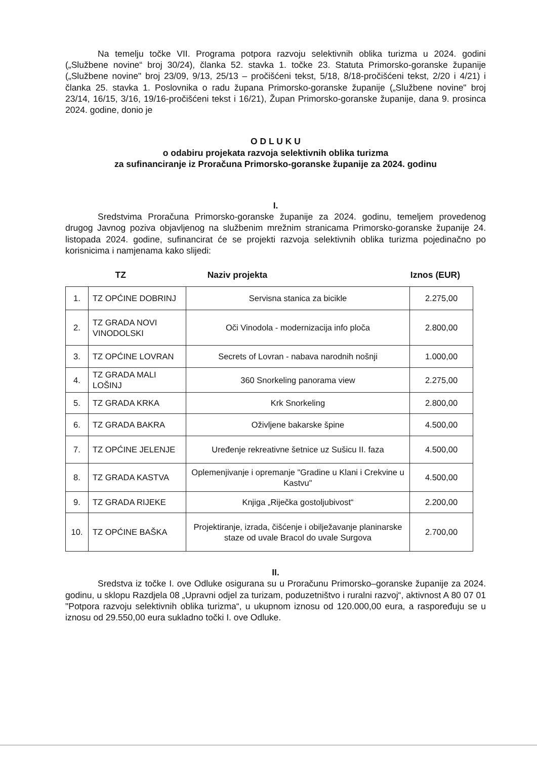Na temelju točke VII. Programa potpora razvoju selektivnih oblika turizma u 2024. godini („Službene novine“ broj 30/24), članka 52. stavka 1. točke 23. Statuta Primorsko-goranske županije („Službene novine" broj 23/09, 9/13, 25/13 – pročišćeni tekst, 5/18, 8/18-pročišćeni tekst, 2/20 i 4/21) i članka 25. stavka 1. Poslovnika o radu župana Primorsko-goranske županije („Službene novine" broj 23/14, 16/15, 3/16, 19/16-pročišćeni tekst i 16/21), Župan Primorsko-goranske županije, dana 9. prosinca 2024. godine, donio je
O D L U K U
o odabiru projekata razvoja selektivnih oblika turizma
za sufinanciranje iz Proračuna Primorsko-goranske županije za 2024. godinu
I.
Sredstvima Proračuna Primorsko-goranske županije za 2024. godinu, temeljem provedenog drugog Javnog poziva objavljenog na službenim mrežnim stranicama Primorsko-goranske županije 24. listopada 2024. godine, sufinancirat će se projekti razvoja selektivnih oblika turizma pojedinačno po korisnicima i namjenama kako slijedi:
TZ Naziv projekta Iznos (EUR)
| 1. | TZ OPĆINE DOBRINJ | Servisna stanica za bicikle | 2.275,00 |
| 2. | TZ GRADA NOVI VINODOLSKI | Oči Vinodola - modernizacija info ploča | 2.800,00 |
| 3. | TZ OPĆINE LOVRAN | Secrets of Lovran - nabava narodnih nošnji | 1.000,00 |
| 4. | TZ GRADA MALI LOŠINJ | 360 Snorkeling panorama view | 2.275,00 |
| 5. | TZ GRADA KRKA | Krk Snorkeling | 2.800,00 |
| 6. | TZ GRADA BAKRA | Oživljene bakarske špine | 4.500,00 |
| 7. | TZ OPĆINE JELENJE | Uređenje rekreativne šetnice uz Sušicu II. faza | 4.500,00 |
| 8. | TZ GRADA KASTVA | Oplemenjivanje i opremanje "Gradine u Klani i Crekvine u Kastvu" | 4.500,00 |
| 9. | TZ GRADA RIJEKE | Knjiga „Riječka gostoljubivost“ | 2.200,00 |
| 10. | TZ OPĆINE BAŠKA | Projektiranje, izrada, čišćenje i obilježavanje planinarske staze od uvale Bracol do uvale Surgova | 2.700,00 |
II.
Sredstva iz točke I. ove Odluke osigurana su u Proračunu Primorsko–goranske županije za 2024. godinu, u sklopu Razdjela 08 „Upravni odjel za turizam, poduzetništvo i ruralni razvoj“, aktivnost A 80 07 01 "Potpora razvoju selektivnih oblika turizma“, u ukupnom iznosu od 120.000,00 eura, a raspoređuju se u iznosu od 29.550,00 eura sukladno točki I. ove Odluke.